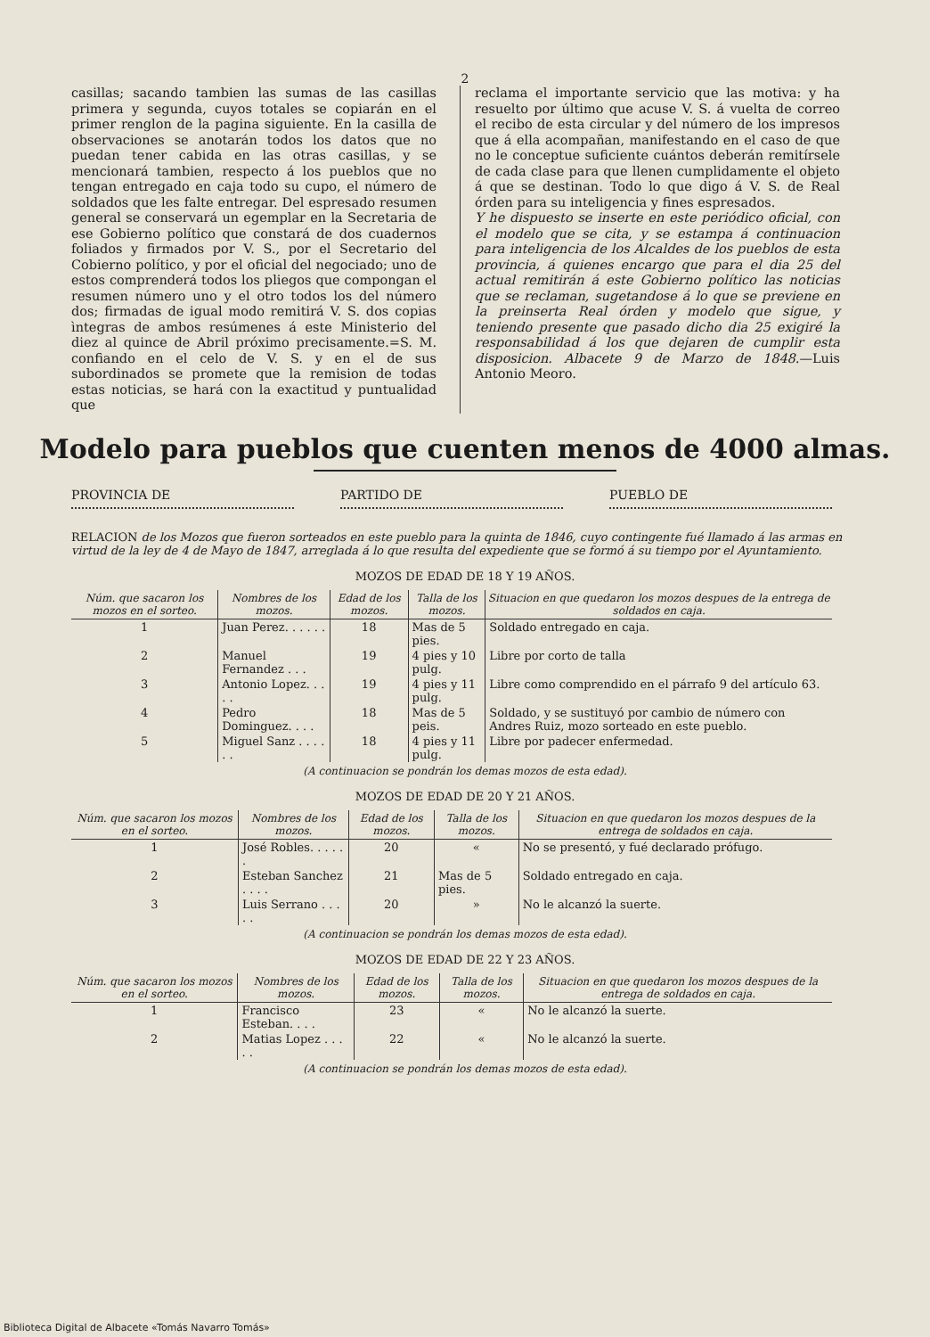2
casillas; sacando tambien las sumas de las casillas primera y segunda, cuyos totales se copiarán en el primer renglon de la pagina siguiente. En la casilla de observaciones se anotarán todos los datos que no puedan tener cabida en las otras casillas, y se mencionará tambien, respecto á los pueblos que no tengan entregado en caja todo su cupo, el número de soldados que les falte entregar. Del espresado resumen general se conservará un egemplar en la Secretaria de ese Gobierno político que constará de dos cuadernos foliados y firmados por V. S., por el Secretario del Cobierno político, y por el oficial del negociado; uno de estos comprenderá todos los pliegos que compongan el resumen número uno y el otro todos los del número dos; firmadas de igual modo remitirá V. S. dos copias ìntegras de ambos resúmenes á este Ministerio del diez al quince de Abril próximo precisamente.=S. M. confiando en el celo de V. S. y en el de sus subordinados se promete que la remision de todas estas noticias, se hará con la exactitud y puntualidad que
reclama el importante servicio que las motiva: y ha resuelto por último que acuse V. S. á vuelta de correo el recibo de esta circular y del número de los impresos que á ella acompañan, manifestando en el caso de que no le conceptue suficiente cuántos deberán remitírsele de cada clase para que llenen cumplidamente el objeto á que se destinan. Todo lo que digo á V. S. de Real órden para su inteligencia y fines espresados.
Y he dispuesto se inserte en este periódico oficial, con el modelo que se cita, y se estampa á continuacion para inteligencia de los Alcaldes de los pueblos de esta provincia, á quienes encargo que para el dia 25 del actual remitirán á este Gobierno político las noticias que se reclaman, sugetandose á lo que se previene en la preinserta Real órden y modelo que sigue, y teniendo presente que pasado dicho dia 25 exigiré la responsabilidad á los que dejaren de cumplir esta disposicion. Albacete 9 de Marzo de 1848.—Luis Antonio Meoro.
Modelo para pueblos que cuenten menos de 4000 almas.
PROVINCIA DE PARTIDO DE PUEBLO DE
RELACION de los Mozos que fueron sorteados en este pueblo para la quinta de 1846, cuyo contingente fué llamado á las armas en virtud de la ley de 4 de Mayo de 1847, arreglada á lo que resulta del expediente que se formó á su tiempo por el Ayuntamiento.
MOZOS DE EDAD DE 18 Y 19 AÑOS.
| Núm. que sacaron los mozos en el sorteo. | Nombres de los mozos. | Edad de los mozos. | Talla de los mozos. | Situacion en que quedaron los mozos despues de la entrega de soldados en caja. |
| --- | --- | --- | --- | --- |
| 1 | Juan Perez. . . . . . | 18 | Mas de 5 pies. | Soldado entregado en caja. |
| 2 | Manuel Fernandez . . . | 19 | 4 pies y 10 pulg. | Libre por corto de talla |
| 3 | Antonio Lopez. . . . . | 19 | 4 pies y 11 pulg. | Libre como comprendido en el párrafo 9 del artículo 63. |
| 4 | Pedro Dominguez. . . . | 18 | Mas de 5 peis. | Soldado, y se sustituyó por cambio de número con Andres Ruiz, mozo sorteado en este pueblo. |
| 5 | Miguel Sanz . . . . . . | 18 | 4 pies y 11 pulg. | Libre por padecer enfermedad. |
(A continuacion se pondrán los demas mozos de esta edad).
MOZOS DE EDAD DE 20 Y 21 AÑOS.
| Núm. que sacaron los mozos en el sorteo. | Nombres de los mozos. | Edad de los mozos. | Talla de los mozos. | Situacion en que quedaron los mozos despues de la entrega de soldados en caja. |
| --- | --- | --- | --- | --- |
| 1 | José Robles. . . . . . | 20 | « | No se presentó, y fué declarado prófugo. |
| 2 | Esteban Sanchez . . . . | 21 | Mas de 5 pies. | Soldado entregado en caja. |
| 3 | Luis Serrano . . . . . | 20 | » | No le alcanzó la suerte. |
(A continuacion se pondrán los demas mozos de esta edad).
MOZOS DE EDAD DE 22 Y 23 AÑOS.
| Núm. que sacaron los mozos en el sorteo. | Nombres de los mozos. | Edad de los mozos. | Talla de los mozos. | Situacion en que quedaron los mozos despues de la entrega de soldados en caja. |
| --- | --- | --- | --- | --- |
| 1 | Francisco Esteban. . . . | 23 | « | No le alcanzó la suerte. |
| 2 | Matias Lopez . . . . . | 22 | « | No le alcanzó la suerte. |
(A continuacion se pondrán los demas mozos de esta edad).
Biblioteca Digital de Albacete «Tomás Navarro Tomás»